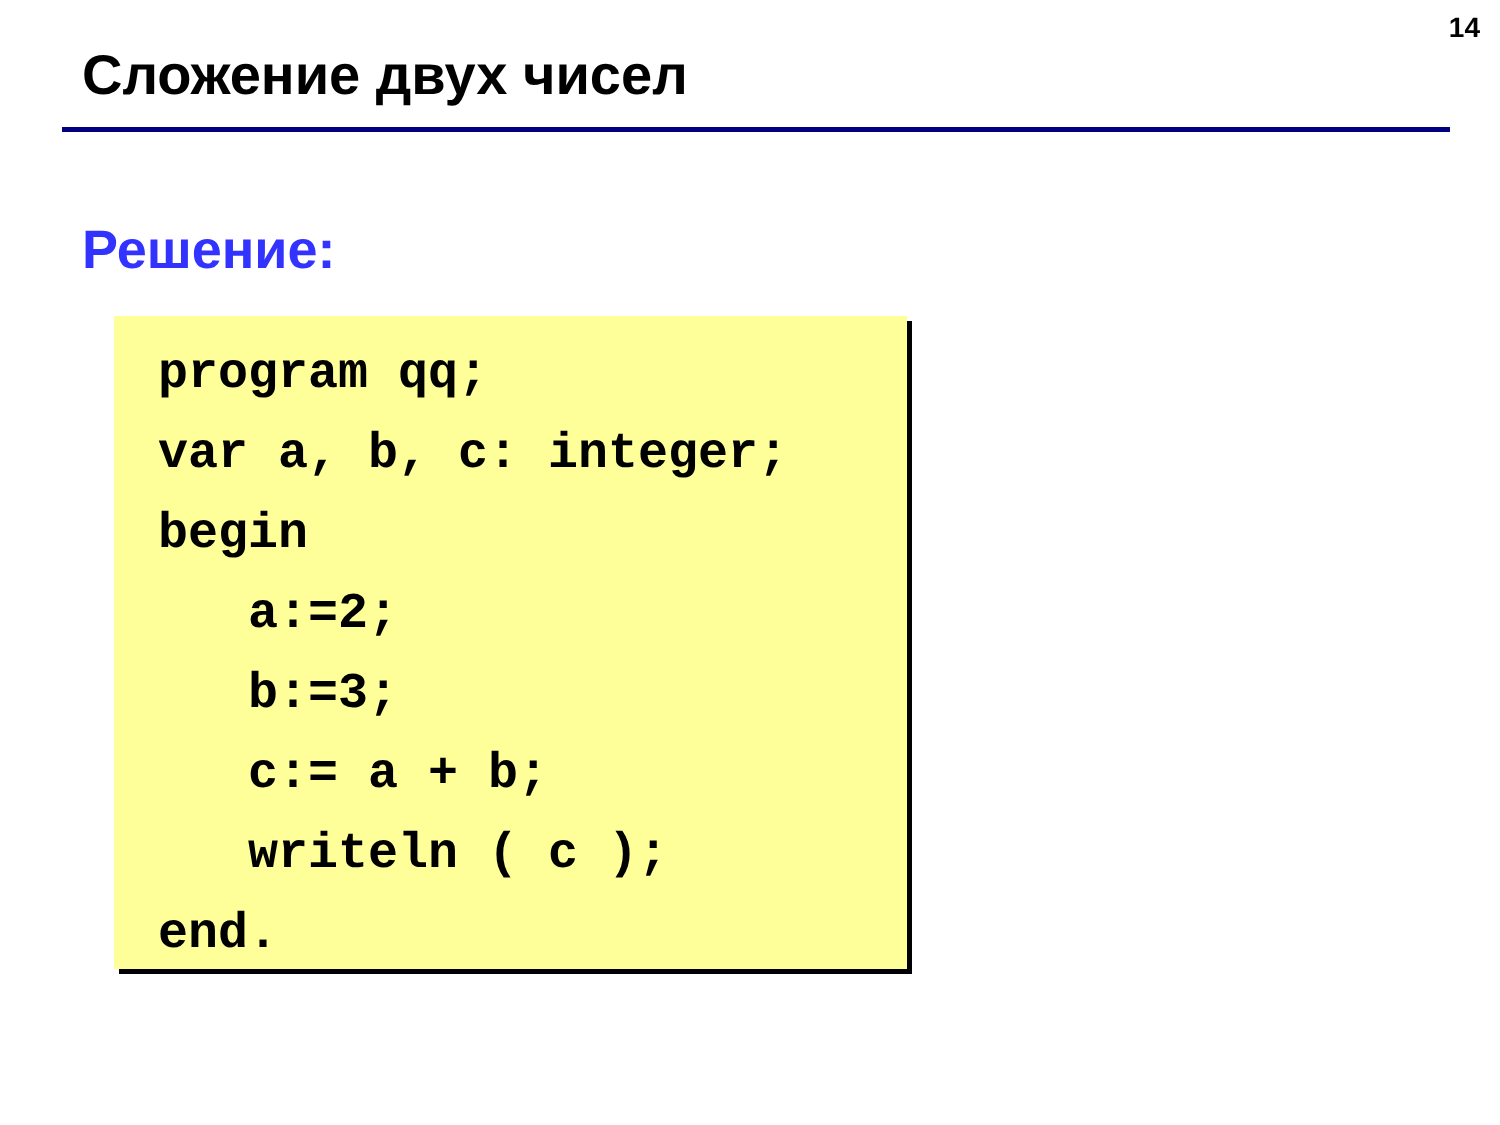14
Сложение двух чисел
Решение:
program qq;
var a, b, c: integer;
begin
   a:=2;
   b:=3;
   c:= a + b;
   writeln ( c );
end.